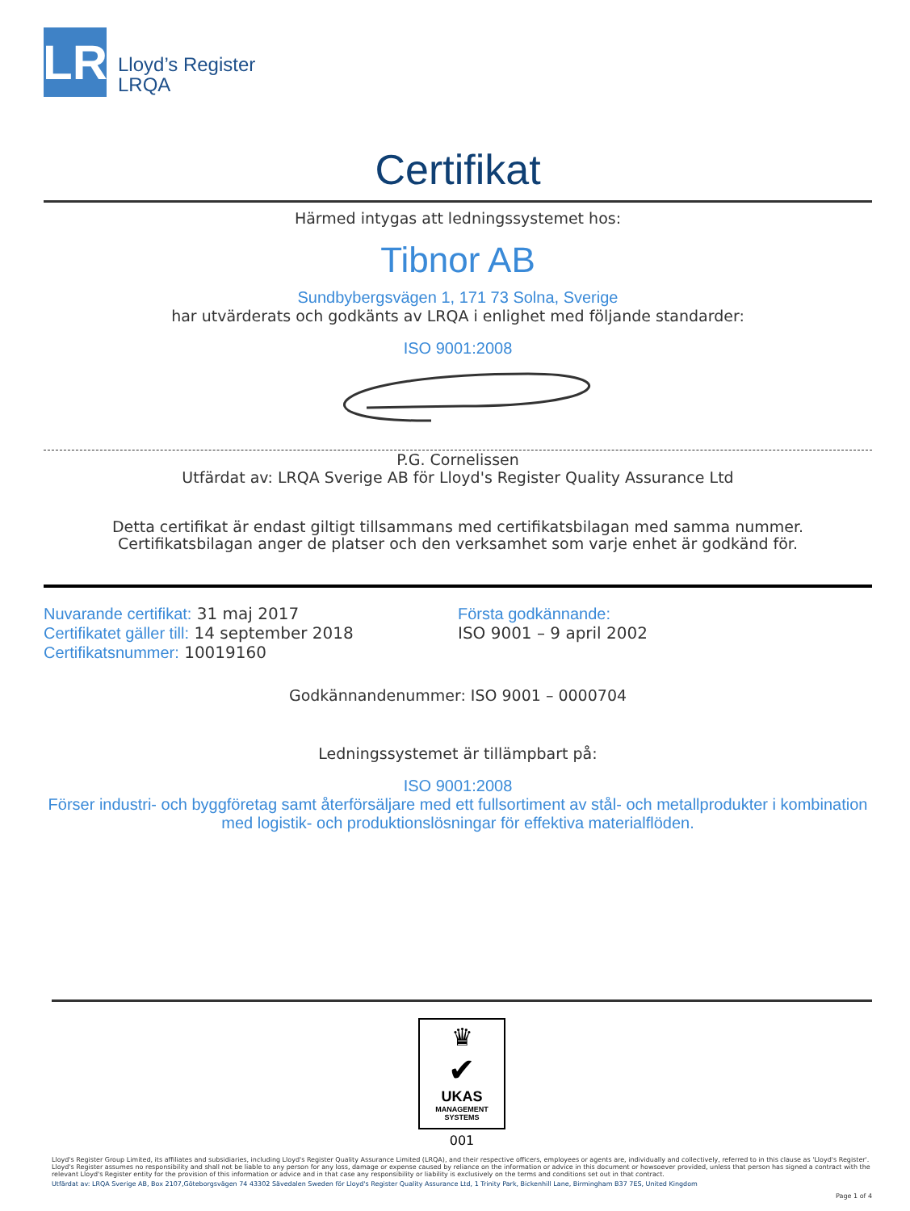LR
Lloyd’s Register
LRQA
Certifikat
Härmed intygas att ledningssystemet hos:
Tibnor AB
Sundbybergsvägen 1, 171 73 Solna, Sverige
har utvärderats och godkänts av LRQA i enlighet med följande standarder:
ISO 9001:2008
P.G. Cornelissen
Utfärdat av: LRQA Sverige AB för Lloyd's Register Quality Assurance Ltd
Detta certifikat är endast giltigt tillsammans med certifikatsbilagan med samma nummer. Certifikatsbilagan anger de platser och den verksamhet som varje enhet är godkänd för.
Nuvarande certifikat: 31 maj 2017
Certifikatet gäller till: 14 september 2018
Certifikatsnummer: 10019160
Första godkännande:
ISO 9001 – 9 april 2002
Godkännandenummer: ISO 9001 – 0000704
Ledningssystemet är tillämpbart på:
ISO 9001:2008
Förser industri- och byggföretag samt återförsäljare med ett fullsortiment av stål- och metallprodukter i kombination med logistik- och produktionslösningar för effektiva materialflöden.
♛
✔
UKAS
MANAGEMENT
SYSTEMS
001
Lloyd's Register Group Limited, its affiliates and subsidiaries, including Lloyd's Register Quality Assurance Limited (LRQA), and their respective officers, employees or agents are, individually and collectively, referred to in this clause as 'Lloyd's Register'. Lloyd's Register assumes no responsibility and shall not be liable to any person for any loss, damage or expense caused by reliance on the information or advice in this document or howsoever provided, unless that person has signed a contract with the relevant Lloyd's Register entity for the provision of this information or advice and in that case any responsibility or liability is exclusively on the terms and conditions set out in that contract.
Utfärdat av: LRQA Sverige AB, Box 2107,Göteborgsvägen 74 43302 Sävedalen Sweden för Lloyd's Register Quality Assurance Ltd, 1 Trinity Park, Bickenhill Lane, Birmingham B37 7ES, United Kingdom
Page 1 of 4